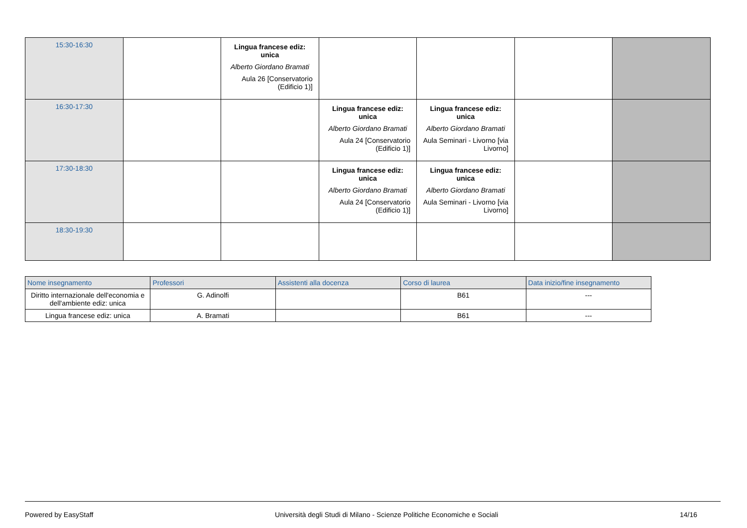| 15:30-16:30 | | Lingua francese ediz: unica Alberto Giordano Bramati Aula 26 [Conservatorio (Edificio 1)] | | | | |
| 16:30-17:30 | | | Lingua francese ediz: unica Alberto Giordano Bramati Aula 24 [Conservatorio (Edificio 1)] | Lingua francese ediz: unica Alberto Giordano Bramati Aula Seminari - Livorno [via Livorno] | | |
| 17:30-18:30 | | | Lingua francese ediz: unica Alberto Giordano Bramati Aula 24 [Conservatorio (Edificio 1)] | Lingua francese ediz: unica Alberto Giordano Bramati Aula Seminari - Livorno [via Livorno] | | |
| 18:30-19:30 | | | | | | |
| Nome insegnamento | Professori | Assistenti alla docenza | Corso di laurea | Data inizio/fine insegnamento |
| --- | --- | --- | --- | --- |
| Diritto internazionale dell'economia e dell'ambiente ediz: unica | G. Adinolfi | | B61 | --- |
| Lingua francese ediz: unica | A. Bramati | | B61 | --- |
Powered by EasyStaff Università degli Studi di Milano - Scienze Politiche Economiche e Sociali 14/16